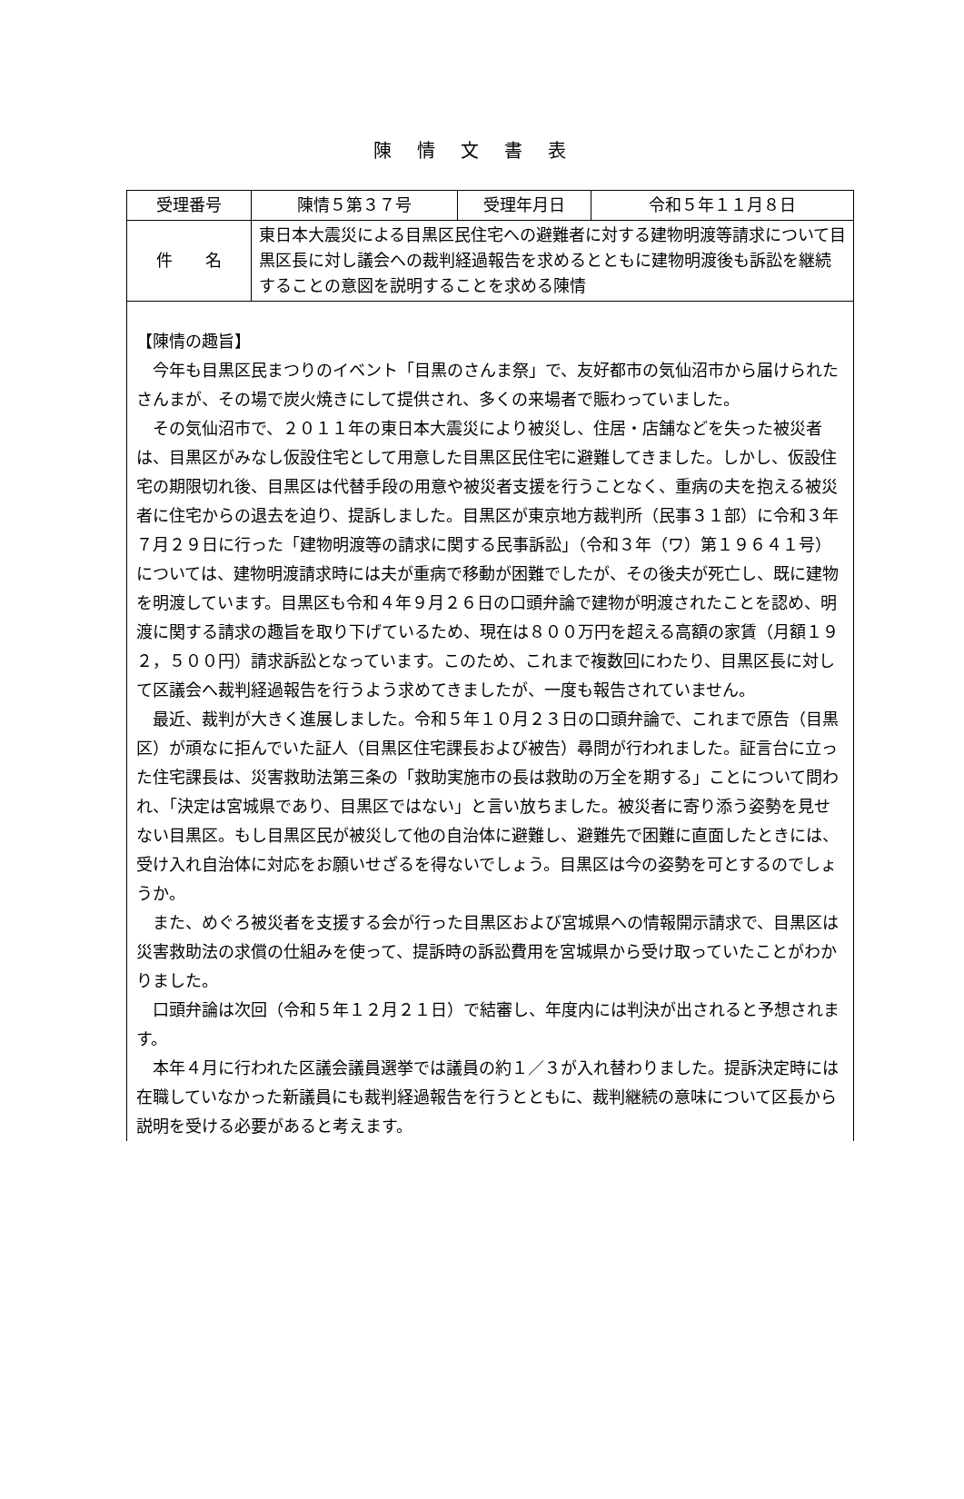陳情文書表
| 受理番号 | 陳情５第３７号 | 受理年月日 | 令和５年１１月８日 |
| 件 名 | 東日本大震災による目黒区民住宅への避難者に対する建物明渡等請求について目黒区長に対し議会への裁判経過報告を求めるとともに建物明渡後も訴訟を継続することの意図を説明することを求める陳情 | | |
| 【陳情の趣旨】 今年も目黒区民まつりのイベント「目黒のさんま祭」で、友好都市の気仙沼市から届けられたさんまが、その場で炭火焼きにして提供され、多くの来場者で賑わっていました。 その気仙沼市で、２０１１年の東日本大震災により被災し、住居・店舗などを失った被災者は、目黒区がみなし仮設住宅として用意した目黒区民住宅に避難してきました。しかし、仮設住宅の期限切れ後、目黒区は代替手段の用意や被災者支援を行うことなく、重病の夫を抱える被災者に住宅からの退去を迫り、提訴しました。目黒区が東京地方裁判所（民事３１部）に令和３年７月２９日に行った「建物明渡等の請求に関する民事訴訟」（令和３年（ワ）第１９６４１号）については、建物明渡請求時には夫が重病で移動が困難でしたが、その後夫が死亡し、既に建物を明渡しています。目黒区も令和４年９月２６日の口頭弁論で建物が明渡されたことを認め、明渡に関する請求の趣旨を取り下げているため、現在は８００万円を超える高額の家賃（月額１９２，５００円）請求訴訟となっています。このため、これまで複数回にわたり、目黒区長に対して区議会へ裁判経過報告を行うよう求めてきましたが、一度も報告されていません。 最近、裁判が大きく進展しました。令和５年１０月２３日の口頭弁論で、これまで原告（目黒区）が頑なに拒んでいた証人（目黒区住宅課長および被告）尋問が行われました。証言台に立った住宅課長は、災害救助法第三条の「救助実施市の長は救助の万全を期する」ことについて問われ、「決定は宮城県であり、目黒区ではない」と言い放ちました。被災者に寄り添う姿勢を見せない目黒区。もし目黒区民が被災して他の自治体に避難し、避難先で困難に直面したときには、受け入れ自治体に対応をお願いせざるを得ないでしょう。目黒区は今の姿勢を可とするのでしょうか。 また、めぐろ被災者を支援する会が行った目黒区および宮城県への情報開示請求で、目黒区は災害救助法の求償の仕組みを使って、提訴時の訴訟費用を宮城県から受け取っていたことがわかりました。 口頭弁論は次回（令和５年１２月２１日）で結審し、年度内には判決が出されると予想されます。 本年４月に行われた区議会議員選挙では議員の約１／３が入れ替わりました。提訴決定時には在職していなかった新議員にも裁判経過報告を行うとともに、裁判継続の意味について区長から説明を受ける必要があると考えます。 | | | |